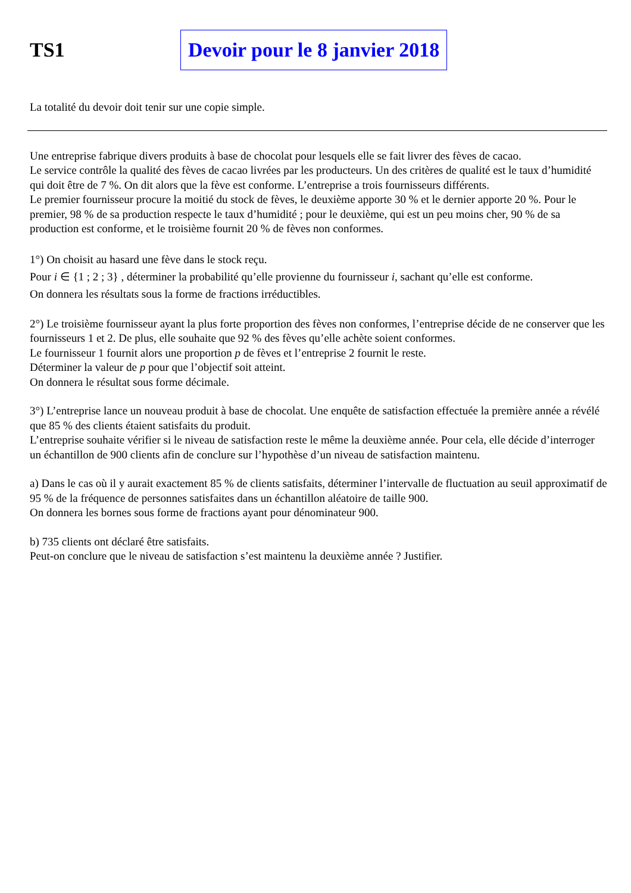TS1
Devoir pour le 8 janvier 2018
La totalité du devoir doit tenir sur une copie simple.
Une entreprise fabrique divers produits à base de chocolat pour lesquels elle se fait livrer des fèves de cacao.
Le service contrôle la qualité des fèves de cacao livrées par les producteurs. Un des critères de qualité est le taux d’humidité qui doit être de 7 %. On dit alors que la fève est conforme. L’entreprise a trois fournisseurs différents.
Le premier fournisseur procure la moitié du stock de fèves, le deuxième apporte 30 % et le dernier apporte 20 %. Pour le premier, 98 % de sa production respecte le taux d’humidité ; pour le deuxième, qui est un peu moins cher, 90 % de sa production est conforme, et le troisième fournit 20 % de fèves non conformes.
1°) On choisit au hasard une fève dans le stock reçu.
Pour i ∈ {1 ; 2 ; 3} , déterminer la probabilité qu’elle provienne du fournisseur i, sachant qu’elle est conforme.
On donnera les résultats sous la forme de fractions irréductibles.
2°) Le troisième fournisseur ayant la plus forte proportion des fèves non conformes, l’entreprise décide de ne conserver que les fournisseurs 1 et 2. De plus, elle souhaite que 92 % des fèves qu’elle achète soient conformes.
Le fournisseur 1 fournit alors une proportion p de fèves et l’entreprise 2 fournit le reste.
Déterminer la valeur de p pour que l’objectif soit atteint.
On donnera le résultat sous forme décimale.
3°) L’entreprise lance un nouveau produit à base de chocolat. Une enquête de satisfaction effectuée la première année a révélé que 85 % des clients étaient satisfaits du produit.
L’entreprise souhaite vérifier si le niveau de satisfaction reste le même la deuxième année. Pour cela, elle décide d’interroger un échantillon de 900 clients afin de conclure sur l’hypothèse d’un niveau de satisfaction maintenu.
a) Dans le cas où il y aurait exactement 85 % de clients satisfaits, déterminer l’intervalle de fluctuation au seuil approximatif de 95 % de la fréquence de personnes satisfaites dans un échantillon aléatoire de taille 900.
On donnera les bornes sous forme de fractions ayant pour dénominateur 900.
b) 735 clients ont déclaré être satisfaits.
Peut-on conclure que le niveau de satisfaction s’est maintenu la deuxième année ? Justifier.